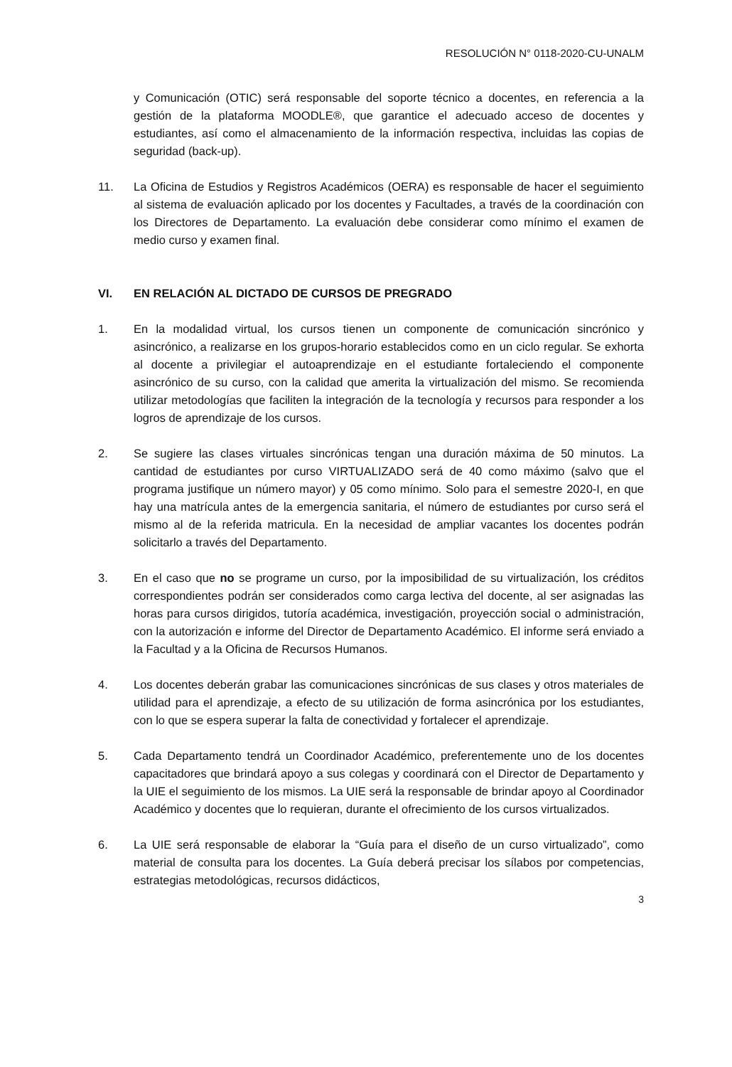RESOLUCIÓN N° 0118-2020-CU-UNALM
y Comunicación (OTIC) será responsable del soporte técnico a docentes, en referencia a la gestión de la plataforma MOODLE®, que garantice el adecuado acceso de docentes y estudiantes, así como el almacenamiento de la información respectiva, incluidas las copias de seguridad (back-up).
11. La Oficina de Estudios y Registros Académicos (OERA) es responsable de hacer el seguimiento al sistema de evaluación aplicado por los docentes y Facultades, a través de la coordinación con los Directores de Departamento. La evaluación debe considerar como mínimo el examen de medio curso y examen final.
VI. EN RELACIÓN AL DICTADO DE CURSOS DE PREGRADO
1. En la modalidad virtual, los cursos tienen un componente de comunicación sincrónico y asincrónico, a realizarse en los grupos-horario establecidos como en un ciclo regular. Se exhorta al docente a privilegiar el autoaprendizaje en el estudiante fortaleciendo el componente asincrónico de su curso, con la calidad que amerita la virtualización del mismo. Se recomienda utilizar metodologías que faciliten la integración de la tecnología y recursos para responder a los logros de aprendizaje de los cursos.
2. Se sugiere las clases virtuales sincrónicas tengan una duración máxima de 50 minutos. La cantidad de estudiantes por curso VIRTUALIZADO será de 40 como máximo (salvo que el programa justifique un número mayor) y 05 como mínimo. Solo para el semestre 2020-I, en que hay una matrícula antes de la emergencia sanitaria, el número de estudiantes por curso será el mismo al de la referida matricula. En la necesidad de ampliar vacantes los docentes podrán solicitarlo a través del Departamento.
3. En el caso que no se programe un curso, por la imposibilidad de su virtualización, los créditos correspondientes podrán ser considerados como carga lectiva del docente, al ser asignadas las horas para cursos dirigidos, tutoría académica, investigación, proyección social o administración, con la autorización e informe del Director de Departamento Académico. El informe será enviado a la Facultad y a la Oficina de Recursos Humanos.
4. Los docentes deberán grabar las comunicaciones sincrónicas de sus clases y otros materiales de utilidad para el aprendizaje, a efecto de su utilización de forma asincrónica por los estudiantes, con lo que se espera superar la falta de conectividad y fortalecer el aprendizaje.
5. Cada Departamento tendrá un Coordinador Académico, preferentemente uno de los docentes capacitadores que brindará apoyo a sus colegas y coordinará con el Director de Departamento y la UIE el seguimiento de los mismos. La UIE será la responsable de brindar apoyo al Coordinador Académico y docentes que lo requieran, durante el ofrecimiento de los cursos virtualizados.
6. La UIE será responsable de elaborar la “Guía para el diseño de un curso virtualizado”, como material de consulta para los docentes. La Guía deberá precisar los sílabos por competencias, estrategias metodológicas, recursos didácticos,
3